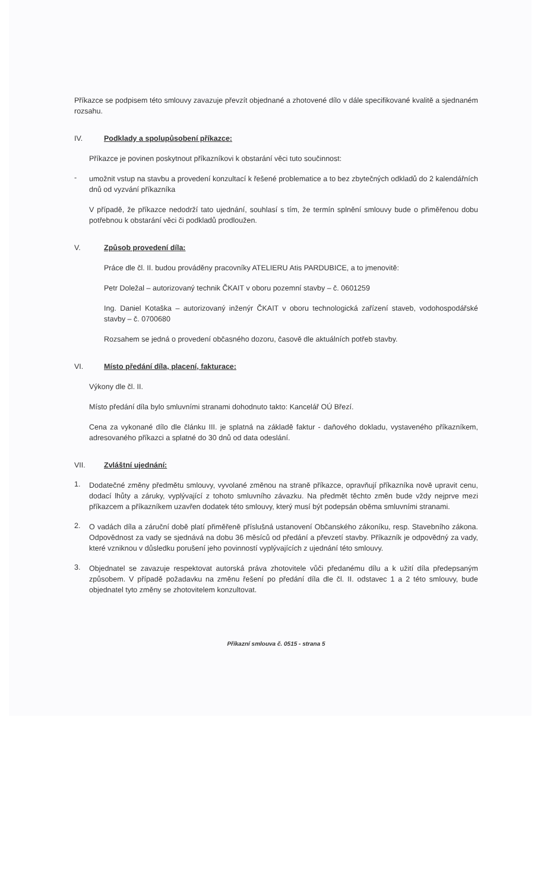Příkazce se podpisem této smlouvy zavazuje převzít objednané a zhotovené dílo v dále specifikované kvalitě a sjednaném rozsahu.
IV. Podklady a spolupůsobení příkazce:
Příkazce je povinen poskytnout příkazníkovi k obstarání věci tuto součinnost:
-
umožnit vstup na stavbu a provedení konzultací k řešené problematice a to bez zbytečných odkladů do 2 kalendářních dnů od vyzvání příkazníka
V případě, že příkazce nedodrží tato ujednání, souhlasí s tím, že termín splnění smlouvy bude o přiměřenou dobu potřebnou k obstarání věci či podkladů prodloužen.
V. Způsob provedení díla:
Práce dle čl. II. budou prováděny pracovníky ATELIERU Atis PARDUBICE, a to jmenovitě:
Petr Doležal – autorizovaný technik ČKAIT v oboru pozemní stavby – č. 0601259
Ing. Daniel Kotaška – autorizovaný inženýr ČKAIT v oboru technologická zařízení staveb, vodohospodářské stavby – č. 0700680
Rozsahem se jedná o provedení občasného dozoru, časově dle aktuálních potřeb stavby.
VI. Místo předání díla, placení, fakturace:
Výkony dle čl. II.
Místo předání díla bylo smluvními stranami dohodnuto takto: Kancelář OÚ Březí.
Cena za vykonané dílo dle článku III. je splatná na základě faktur - daňového dokladu, vystaveného příkazníkem, adresovaného příkazci a splatné do 30 dnů od data odeslání.
VII. Zvláštní ujednání:
1.
Dodatečné změny předmětu smlouvy, vyvolané změnou na straně příkazce, opravňují příkazníka nově upravit cenu, dodací lhůty a záruky, vyplývající z tohoto smluvního závazku. Na předmět těchto změn bude vždy nejprve mezi příkazcem a příkazníkem uzavřen dodatek této smlouvy, který musí být podepsán oběma smluvními stranami.
2.
O vadách díla a záruční době platí přiměřeně příslušná ustanovení Občanského zákoníku, resp. Stavebního zákona. Odpovědnost za vady se sjednává na dobu 36 měsíců od předání a převzetí stavby. Příkazník je odpovědný za vady, které vzniknou v důsledku porušení jeho povinností vyplývajících z ujednání této smlouvy.
3.
Objednatel se zavazuje respektovat autorská práva zhotovitele vůči předanému dílu a k užití díla předepsaným způsobem. V případě požadavku na změnu řešení po předání díla dle čl. II. odstavec 1 a 2 této smlouvy, bude objednatel tyto změny se zhotovitelem konzultovat.
Příkazní smlouva č. 0515 - strana 5